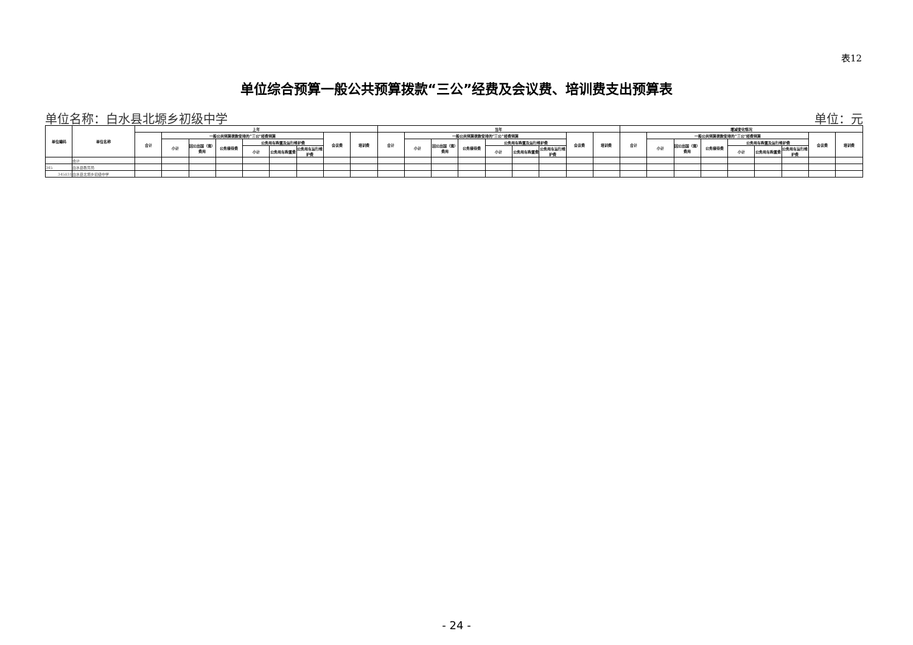表12
单位综合预算一般公共预算拨款“三公”经费及会议费、培训费支出预算表
单位名称：白水县北塬乡初级中学 单位：元
| 单位编码 | 单位名称 | 上年 | | | | | | | | | 当年 | | | | | | | | | 增减变化情况 | | | | | | | | |
| --- | --- | --- | --- | --- | --- | --- | --- | --- | --- | --- | --- | --- | --- | --- | --- | --- | --- | --- | --- | --- | --- | --- | --- | --- | --- | --- | --- | --- |
| | | 合计 | 一般公共预算拨款安排的“三公”经费预算 | | | | | | 会议费 | 培训费 | 合计 | 一般公共预算拨款安排的“三公”经费预算 | | | | | | 会议费 | 培训费 | 合计 | 一般公共预算拨款安排的“三公”经费预算 | | | | | | 会议费 | 培训费 |
| | | | 小计 | 因公出国（境）费用 | 公务接待费 | 公务用车购置及运行维护费 | | | | | | 小计 | 因公出国（境）费用 | 公务接待费 | 公务用车购置及运行维护费 | | | | | | 小计 | 因公出国（境）费用 | 公务接待费 | 公务用车购置及运行维护费 | | | | |
| | | | | | | 小计 | 公务用车购置费 | 公务用车运行维护费 | | | | | | | 小计 | 公务用车购置费 | 公务用车运行维护费 | | | | | | | 小计 | 公务用车购置费 | 公务用车运行维护费 | | |
| | 合计 | | | | | | | | | | | | | | | | | | | | | | | | | | | |
| 345 | 白水县教育局 | | | | | | | | | | | | | | | | | | | | | | | | | | | |
| 345031 | 白水县北塬乡初级中学 | | | | | | | | | | | | | | | | | | | | | | | | | | | |
- 24 -